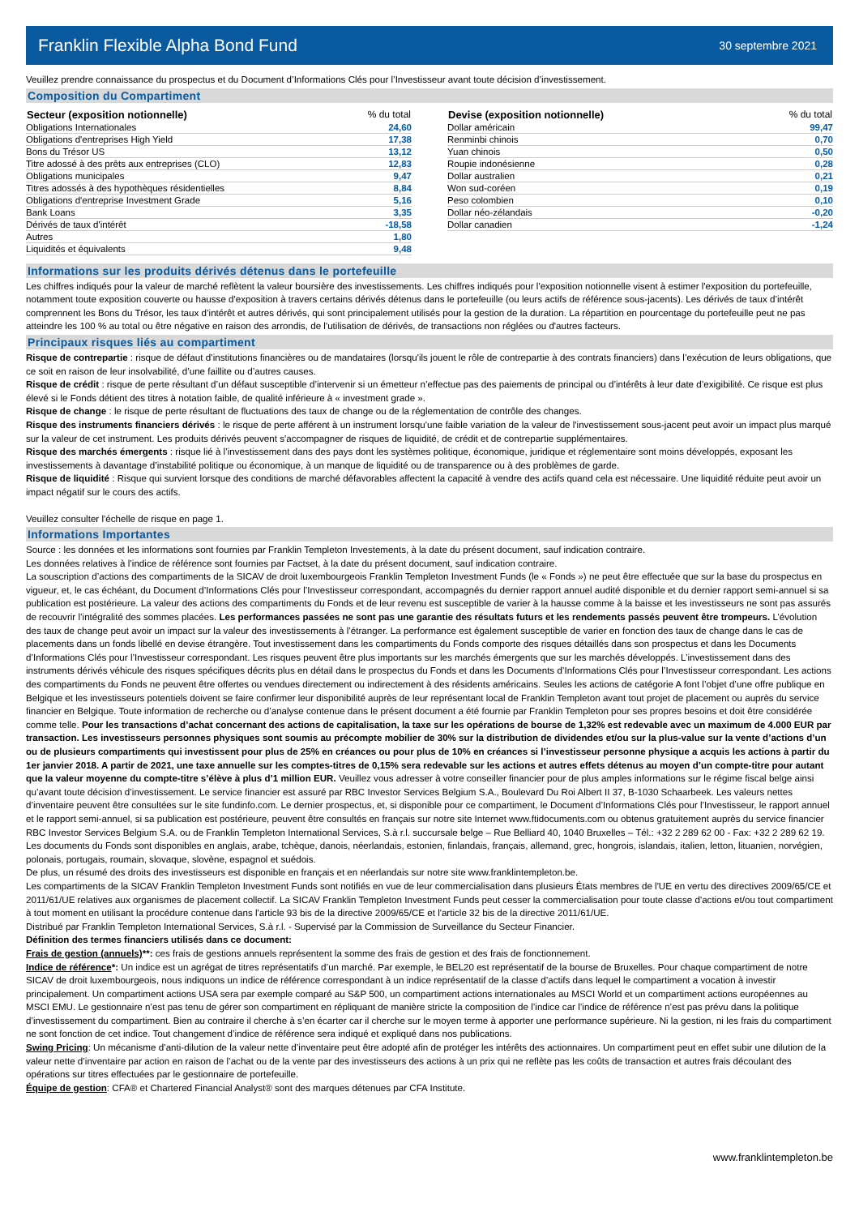Franklin Flexible Alpha Bond Fund
30 septembre 2021
Veuillez prendre connaissance du prospectus et du Document d’Informations Clés pour l’Investisseur avant toute décision d’investissement.
Composition du Compartiment
| Secteur (exposition notionnelle) | % du total |
| --- | --- |
| Obligations Internationales | 24,60 |
| Obligations d'entreprises High Yield | 17,38 |
| Bons du Trésor US | 13,12 |
| Titre adossé à des prêts aux entreprises (CLO) | 12,83 |
| Obligations municipales | 9,47 |
| Titres adossés à des hypothèques résidentielles | 8,84 |
| Obligations d'entreprise Investment Grade | 5,16 |
| Bank Loans | 3,35 |
| Dérivés de taux d'intérêt | -18,58 |
| Autres | 1,80 |
| Liquidités et équivalents | 9,48 |
| Devise (exposition notionnelle) | % du total |
| --- | --- |
| Dollar américain | 99,47 |
| Renminbi chinois | 0,70 |
| Yuan chinois | 0,50 |
| Roupie indonésienne | 0,28 |
| Dollar australien | 0,21 |
| Won sud-coréen | 0,19 |
| Peso colombien | 0,10 |
| Dollar néo-zélandais | -0,20 |
| Dollar canadien | -1,24 |
Informations sur les produits dérivés détenus dans le portefeuille
Les chiffres indiqués pour la valeur de marché reflètent la valeur boursière des investissements. Les chiffres indiqués pour l'exposition notionnelle visent à estimer l'exposition du portefeuille, notamment toute exposition couverte ou hausse d'exposition à travers certains dérivés détenus dans le portefeuille (ou leurs actifs de référence sous-jacents). Les dérivés de taux d’intérêt comprennent les Bons du Trésor, les taux d’intérêt et autres dérivés, qui sont principalement utilisés pour la gestion de la duration. La répartition en pourcentage du portefeuille peut ne pas atteindre les 100 % au total ou être négative en raison des arrondis, de l'utilisation de dérivés, de transactions non réglées ou d'autres facteurs.
Principaux risques liés au compartiment
Risque de contrepartie : risque de défaut d’institutions financières ou de mandataires (lorsqu'ils jouent le rôle de contrepartie à des contrats financiers) dans l’exécution de leurs obligations, que ce soit en raison de leur insolvabilité, d’une faillite ou d’autres causes.
Risque de crédit : risque de perte résultant d’un défaut susceptible d’intervenir si un émetteur n’effectue pas des paiements de principal ou d’intérêts à leur date d’exigibilité. Ce risque est plus élevé si le Fonds détient des titres à notation faible, de qualité inférieure à « investment grade ».
Risque de change : le risque de perte résultant de fluctuations des taux de change ou de la réglementation de contrôle des changes.
Risque des instruments financiers dérivés : le risque de perte afférent à un instrument lorsqu'une faible variation de la valeur de l'investissement sous-jacent peut avoir un impact plus marqué sur la valeur de cet instrument. Les produits dérivés peuvent s'accompagner de risques de liquidité, de crédit et de contrepartie supplémentaires.
Risque des marchés émergents : risque lié à l’investissement dans des pays dont les systèmes politique, économique, juridique et réglementaire sont moins développés, exposant les investissements à davantage d’instabilité politique ou économique, à un manque de liquidité ou de transparence ou à des problèmes de garde.
Risque de liquidité : Risque qui survient lorsque des conditions de marché défavorables affectent la capacité à vendre des actifs quand cela est nécessaire. Une liquidité réduite peut avoir un impact négatif sur le cours des actifs.
Veuillez consulter l'échelle de risque en page 1.
Informations Importantes
Source : les données et les informations sont fournies par Franklin Templeton Investements, à la date du présent document, sauf indication contraire.
Les données relatives à l’indice de référence sont fournies par Factset, à la date du présent document, sauf indication contraire.
La souscription d’actions des compartiments de la SICAV de droit luxembourgeois Franklin Templeton Investment Funds (le « Fonds ») ne peut être effectuée que sur la base du prospectus en vigueur, et, le cas échéant, du Document d’Informations Clés pour l’Investisseur correspondant, accompagnés du dernier rapport annuel audité disponible et du dernier rapport semi-annuel si sa publication est postérieure. La valeur des actions des compartiments du Fonds et de leur revenu est susceptible de varier à la hausse comme à la baisse et les investisseurs ne sont pas assurés de recouvrir l’intégralité des sommes placées. Les performances passées ne sont pas une garantie des résultats futurs et les rendements passés peuvent être trompeurs. L’évolution des taux de change peut avoir un impact sur la valeur des investissements à l’étranger. La performance est également susceptible de varier en fonction des taux de change dans le cas de placements dans un fonds libellé en devise étrangère. Tout investissement dans les compartiments du Fonds comporte des risques détaillés dans son prospectus et dans les Documents d’Informations Clés pour l’Investisseur correspondant. Les risques peuvent être plus importants sur les marchés émergents que sur les marchés développés. L’investissement dans des instruments dérivés véhicule des risques spécifiques décrits plus en détail dans le prospectus du Fonds et dans les Documents d’Informations Clés pour l’Investisseur correspondant. Les actions des compartiments du Fonds ne peuvent être offertes ou vendues directement ou indirectement à des résidents américains. Seules les actions de catégorie A font l’objet d’une offre publique en Belgique et les investisseurs potentiels doivent se faire confirmer leur disponibilité auprès de leur représentant local de Franklin Templeton avant tout projet de placement ou auprès du service financier en Belgique. Toute information de recherche ou d’analyse contenue dans le présent document a été fournie par Franklin Templeton pour ses propres besoins et doit être considérée comme telle. Pour les transactions d’achat concernant des actions de capitalisation, la taxe sur les opérations de bourse de 1,32% est redevable avec un maximum de 4.000 EUR par transaction. Les investisseurs personnes physiques sont soumis au précompte mobilier de 30% sur la distribution de dividendes et/ou sur la plus-value sur la vente d’actions d’un ou de plusieurs compartiments qui investissent pour plus de 25% en créances ou pour plus de 10% en créances si l’investisseur personne physique a acquis les actions à partir du 1er janvier 2018. A partir de 2021, une taxe annuelle sur les comptes-titres de 0,15% sera redevable sur les actions et autres effets détenus au moyen d’un compte-titre pour autant que la valeur moyenne du compte-titre s’élève à plus d’1 million EUR. Veuillez vous adresser à votre conseiller financier pour de plus amples informations sur le régime fiscal belge ainsi qu’avant toute décision d’investissement. Le service financier est assuré par RBC Investor Services Belgium S.A., Boulevard Du Roi Albert II 37, B-1030 Schaarbeek. Les valeurs nettes d’inventaire peuvent être consultées sur le site fundinfo.com. Le dernier prospectus, et, si disponible pour ce compartiment, le Document d’Informations Clés pour l’Investisseur, le rapport annuel et le rapport semi-annuel, si sa publication est postérieure, peuvent être consultés en français sur notre site Internet www.ftidocuments.com ou obtenus gratuitement auprès du service financier RBC Investor Services Belgium S.A. ou de Franklin Templeton International Services, S.à r.l. succursale belge – Rue Belliard 40, 1040 Bruxelles – Tél.: +32 2 289 62 00 - Fax: +32 2 289 62 19. Les documents du Fonds sont disponibles en anglais, arabe, tchèque, danois, néerlandais, estonien, finlandais, français, allemand, grec, hongrois, islandais, italien, letton, lituanien, norvégien, polonais, portugais, roumain, slovaque, slovène, espagnol et suédois.
De plus, un résumé des droits des investisseurs est disponible en français et en néerlandais sur notre site www.franklintempleton.be.
Les compartiments de la SICAV Franklin Templeton Investment Funds sont notifiés en vue de leur commercialisation dans plusieurs États membres de l'UE en vertu des directives 2009/65/CE et 2011/61/UE relatives aux organismes de placement collectif. La SICAV Franklin Templeton Investment Funds peut cesser la commercialisation pour toute classe d'actions et/ou tout compartiment à tout moment en utilisant la procédure contenue dans l'article 93 bis de la directive 2009/65/CE et l'article 32 bis de la directive 2011/61/UE.
Distribué par Franklin Templeton International Services, S.à r.l. - Supervisé par la Commission de Surveillance du Secteur Financier.
Définition des termes financiers utilisés dans ce document:
Frais de gestion (annuels)**: ces frais de gestions annuels représentent la somme des frais de gestion et des frais de fonctionnement.
Indice de référence*: Un indice est un agrégat de titres représentatifs d’un marché. Par exemple, le BEL20 est représentatif de la bourse de Bruxelles. Pour chaque compartiment de notre SICAV de droit luxembourgeois, nous indiquons un indice de référence correspondant à un indice représentatif de la classe d’actifs dans lequel le compartiment a vocation à investir principalement. Un compartiment actions USA sera par exemple comparé au S&P 500, un compartiment actions internationales au MSCI World et un compartiment actions européennes au MSCI EMU. Le gestionnaire n’est pas tenu de gérer son compartiment en répliquant de manière stricte la composition de l’indice car l’indice de référence n’est pas prévu dans la politique d’investissement du compartiment. Bien au contraire il cherche à s’en écarter car il cherche sur le moyen terme à apporter une performance supérieure. Ni la gestion, ni les frais du compartiment ne sont fonction de cet indice. Tout changement d’indice de référence sera indiqué et expliqué dans nos publications.
Swing Pricing: Un mécanisme d’anti-dilution de la valeur nette d’inventaire peut être adopté afin de protéger les intérêts des actionnaires. Un compartiment peut en effet subir une dilution de la valeur nette d’inventaire par action en raison de l’achat ou de la vente par des investisseurs des actions à un prix qui ne reflète pas les coûts de transaction et autres frais découlant des opérations sur titres effectuées par le gestionnaire de portefeuille.
Équipe de gestion: CFA® et Chartered Financial Analyst® sont des marques détenues par CFA Institute.
www.franklintempleton.be